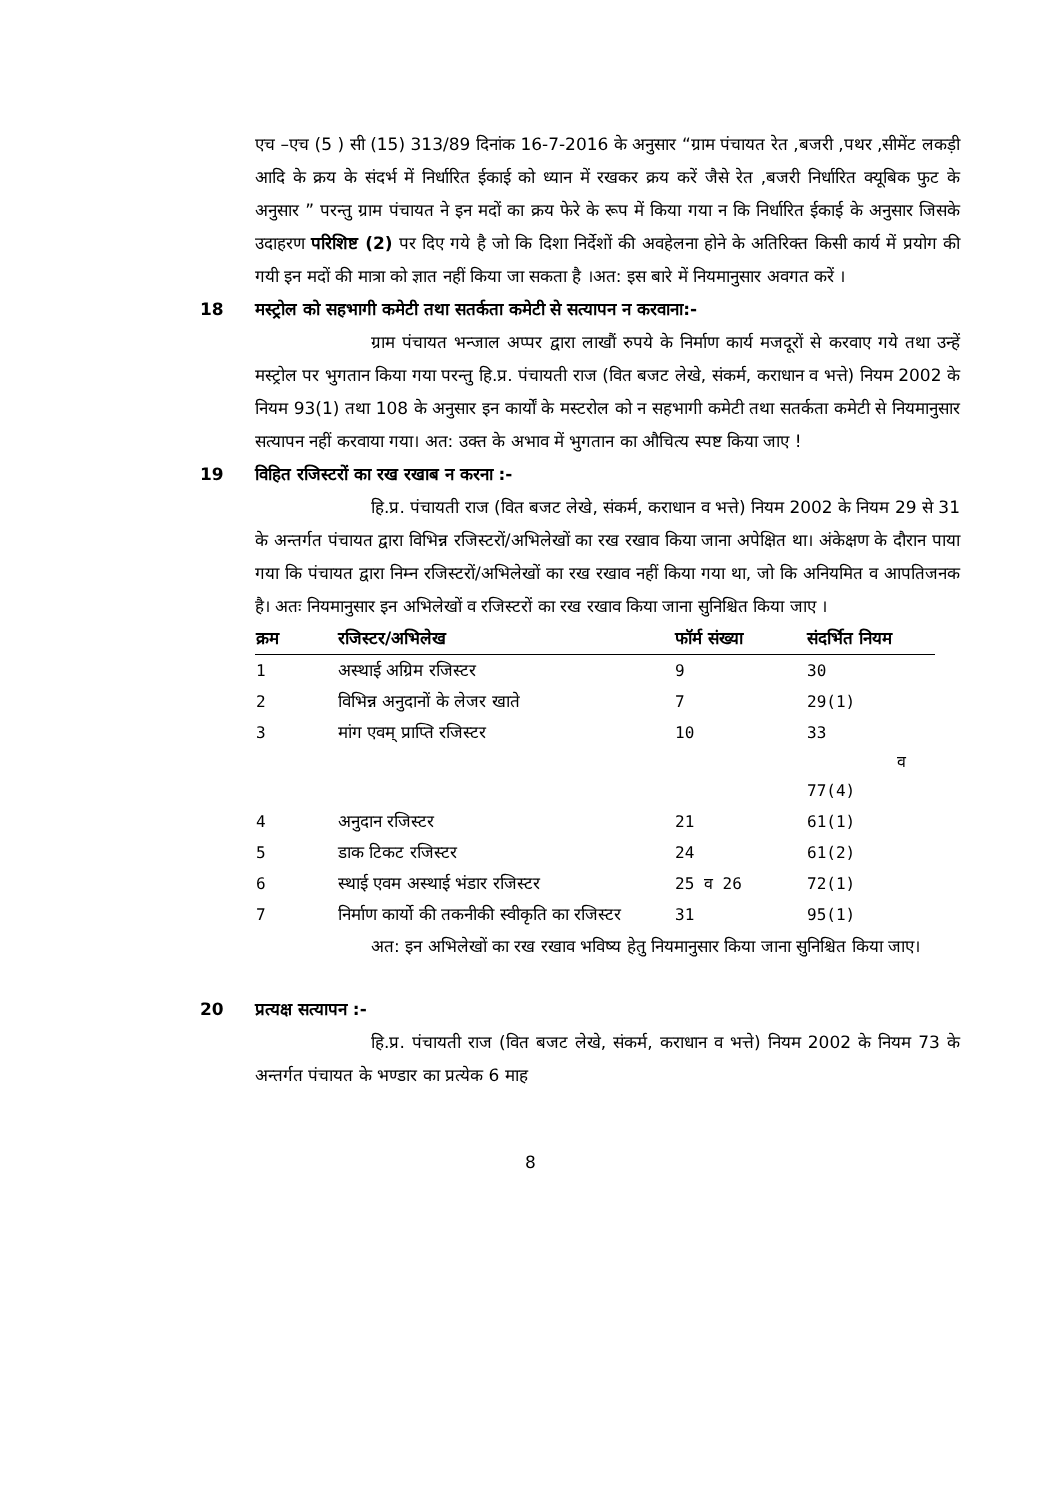एच –एच (5 ) सी (15) 313/89 दिनांक 16-7-2016 के अनुसार “ग्राम पंचायत रेत ,बजरी ,पथर ,सीमेंट लकड़ी आदि के क्रय के संदर्भ में निर्धारित ईकाई को ध्यान में रखकर क्रय करें जैसे रेत ,बजरी निर्धारित क्यूबिक फुट के अनुसार ” परन्तु ग्राम पंचायत ने इन मदों का क्रय फेरे के रूप में किया गया न कि निर्धारित ईकाई के अनुसार जिसके उदाहरण परिशिष्ट (2) पर दिए गये है जो कि दिशा निर्देशों की अवहेलना होने के अतिरिक्त किसी कार्य में प्रयोग की गयी इन मदों की मात्रा को ज्ञात नहीं किया जा सकता है ।अत: इस बारे में नियमानुसार अवगत करें ।
18 मस्ट्रोल को सहभागी कमेटी तथा सतर्कता कमेटी से सत्यापन न करवाना:-
ग्राम पंचायत भन्जाल अप्पर द्वारा लाखौं रुपये के निर्माण कार्य मजदूरों से करवाए गये तथा उन्हें मस्ट्रोल पर भुगतान किया गया परन्तु हि.प्र. पंचायती राज (वित बजट लेखे, संकर्म, कराधान व भत्ते) नियम 2002 के नियम 93(1) तथा 108 के अनुसार इन कार्यों के मस्टरोल को न सहभागी कमेटी तथा सतर्कता कमेटी से नियमानुसार सत्यापन नहीं करवाया गया। अत: उक्त के अभाव में भुगतान का औचित्य स्पष्ट किया जाए !
19 विहित रजिस्टरों का रख रखाब न करना :-
हि.प्र. पंचायती राज (वित बजट लेखे, संकर्म, कराधान व भत्ते) नियम 2002 के नियम 29 से 31 के अन्तर्गत पंचायत द्वारा विभिन्न रजिस्टरों/अभिलेखों का रख रखाव किया जाना अपेक्षित था। अंकेक्षण के दौरान पाया गया कि पंचायत द्वारा निम्न रजिस्टरों/अभिलेखों का रख रखाव नहीं किया गया था, जो कि अनियमित व आपतिजनक है। अतः नियमानुसार इन अभिलेखों व रजिस्टरों का रख रखाव किया जाना सुनिश्चित किया जाए ।
| क्रम | रजिस्टर/अभिलेख | फॉर्म संख्या | संदर्भित नियम |
| --- | --- | --- | --- |
| 1 | अस्थाई अग्रिम रजिस्टर | 9 | 30 |
| 2 | विभिन्न अनुदानों के लेजर खाते | 7 | 29(1) |
| 3 | मांग एवम् प्राप्ति रजिस्टर | 10 | 33 व 77(4) |
| 4 | अनुदान रजिस्टर | 21 | 61(1) |
| 5 | डाक टिकट रजिस्टर | 24 | 61(2) |
| 6 | स्थाई एवम अस्थाई भंडार रजिस्टर | 25 व 26 | 72(1) |
| 7 | निर्माण कार्यो की तकनीकी स्वीकृति का रजिस्टर | 31 | 95(1) |
अत: इन अभिलेखों का रख रखाव भविष्य हेतु नियमानुसार किया जाना सुनिश्चित किया जाए।
20 प्रत्यक्ष सत्यापन :-
हि.प्र. पंचायती राज (वित बजट लेखे, संकर्म, कराधान व भत्ते) नियम 2002 के नियम 73 के अन्तर्गत पंचायत के भण्डार का प्रत्येक 6 माह
8